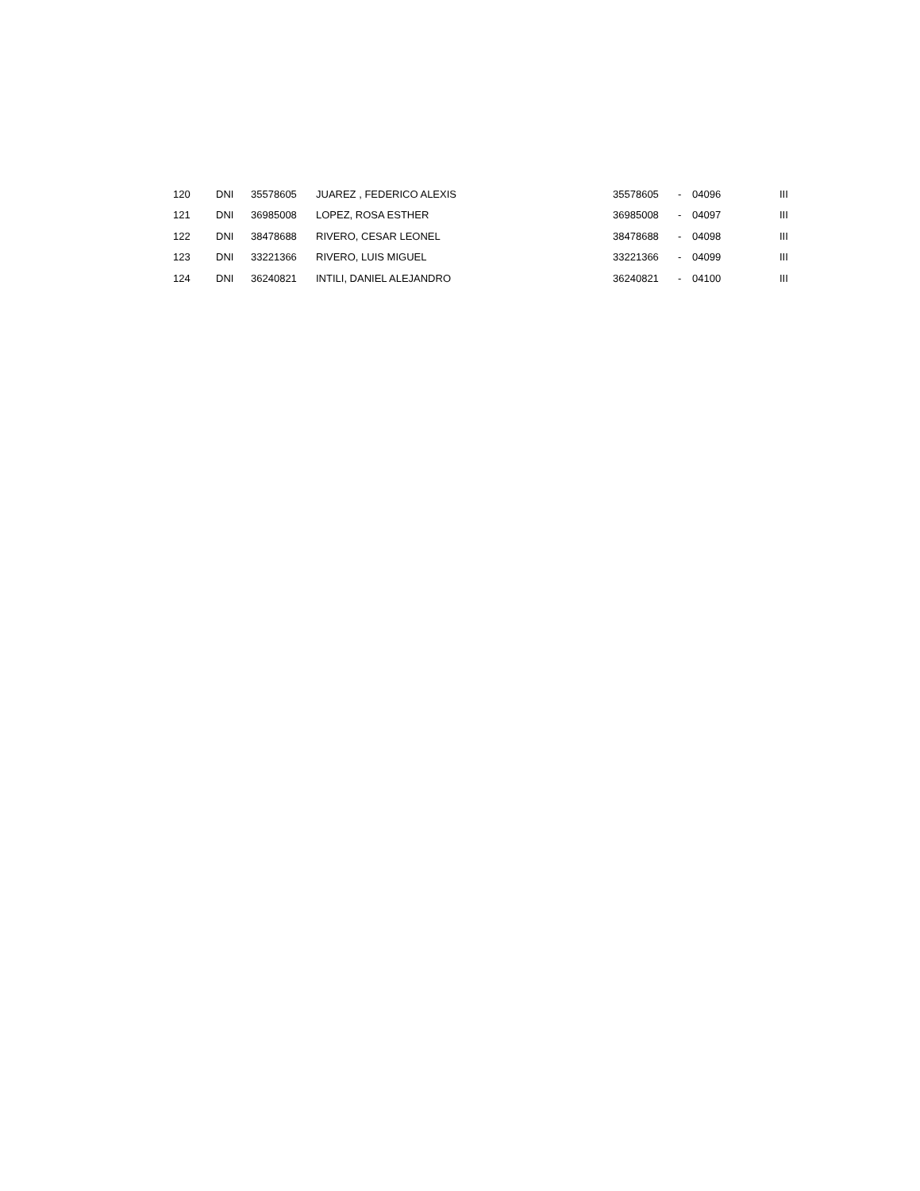| 120 | DNI | 35578605 | JUAREZ , FEDERICO ALEXIS | 35578605 | - | 04096 | III |
| 121 | DNI | 36985008 | LOPEZ, ROSA ESTHER | 36985008 | - | 04097 | III |
| 122 | DNI | 38478688 | RIVERO, CESAR LEONEL | 38478688 | - | 04098 | III |
| 123 | DNI | 33221366 | RIVERO, LUIS MIGUEL | 33221366 | - | 04099 | III |
| 124 | DNI | 36240821 | INTILI, DANIEL ALEJANDRO | 36240821 | - | 04100 | III |